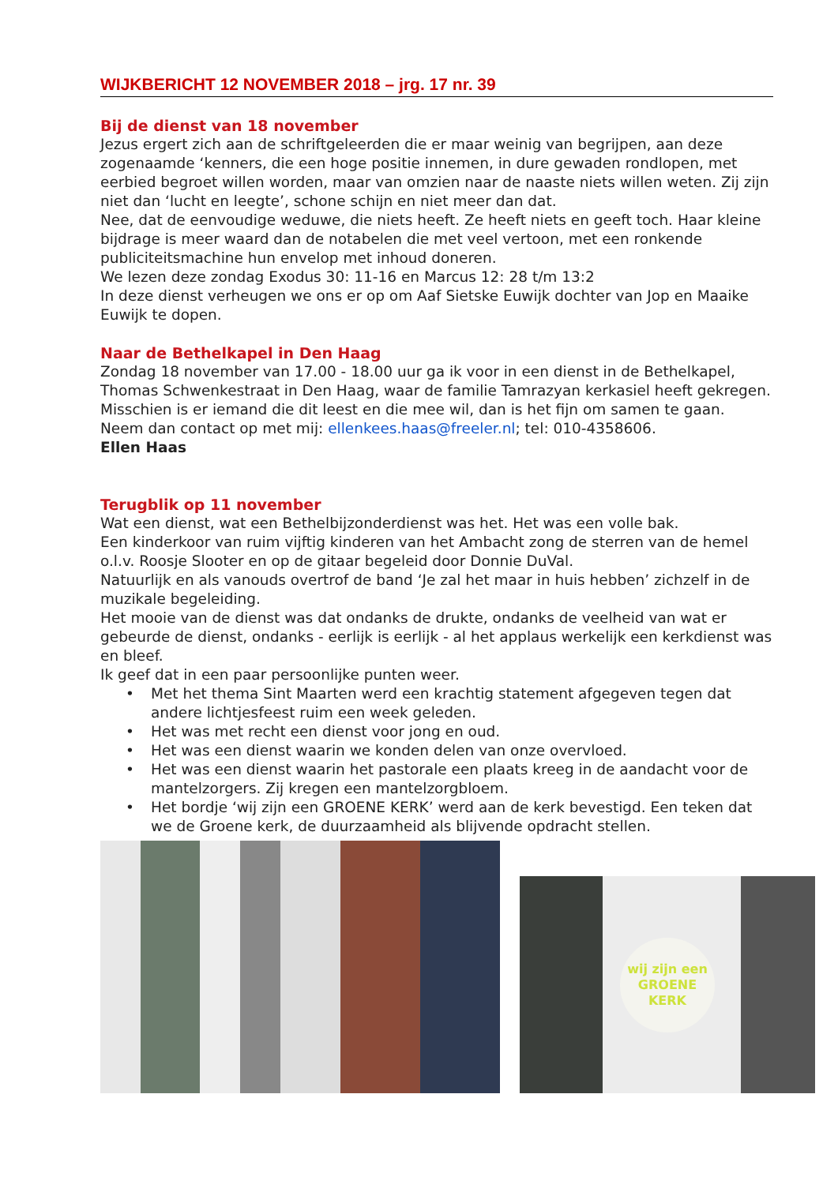WIJKBERICHT 12 NOVEMBER 2018 – jrg. 17 nr. 39
Bij de dienst van 18 november
Jezus ergert zich aan de schriftgeleerden die er maar weinig van begrijpen, aan deze zogenaamde ‘kenners, die een hoge positie innemen, in dure gewaden rondlopen, met eerbied begroet willen worden, maar van omzien naar de naaste niets willen weten. Zij zijn niet dan ‘lucht en leegte’, schone schijn en niet meer dan dat.
Nee, dat de eenvoudige weduwe, die niets heeft. Ze heeft niets en geeft toch. Haar kleine bijdrage is meer waard dan de notabelen die met veel vertoon, met een ronkende publiciteitsmachine hun envelop met inhoud doneren.
We lezen deze zondag Exodus 30: 11-16 en Marcus 12: 28 t/m 13:2
In deze dienst verheugen we ons er op om Aaf Sietske Euwijk dochter van Jop en Maaike Euwijk te dopen.
Naar de Bethelkapel in Den Haag
Zondag 18 november van 17.00 - 18.00 uur ga ik voor in een dienst in de Bethelkapel, Thomas Schwenkestraat in Den Haag, waar de familie Tamrazyan kerkasiel heeft gekregen. Misschien is er iemand die dit leest en die mee wil, dan is het fijn om samen te gaan.
Neem dan contact op met mij: ellenkees.haas@freeler.nl; tel: 010-4358606.
Ellen Haas
Terugblik op 11 november
Wat een dienst, wat een Bethelbijzonderdienst was het. Het was een volle bak.
Een kinderkoor van ruim vijftig kinderen van het Ambacht zong de sterren van de hemel o.l.v. Roosje Slooter en op de gitaar begeleid door Donnie DuVal.
Natuurlijk en als vanouds overtrof de band ‘Je zal het maar in huis hebben’ zichzelf in de muzikale begeleiding.
Het mooie van de dienst was dat ondanks de drukte, ondanks de veelheid van wat er gebeurde de dienst, ondanks - eerlijk is eerlijk - al het applaus werkelijk een kerkdienst was en bleef.
Ik geef dat in een paar persoonlijke punten weer.
• Met het thema Sint Maarten werd een krachtig statement afgegeven tegen dat andere lichtjesfeest ruim een week geleden.
• Het was met recht een dienst voor jong en oud.
• Het was een dienst waarin we konden delen van onze overvloed.
• Het was een dienst waarin het pastorale een plaats kreeg in de aandacht voor de mantelzorgers. Zij kregen een mantelzorgbloem.
• Het bordje ‘wij zijn een GROENE KERK’ werd aan de kerk bevestigd. Een teken dat we de Groene kerk, de duurzaamheid als blijvende opdracht stellen.
wij zijn een
GROENE
KERK